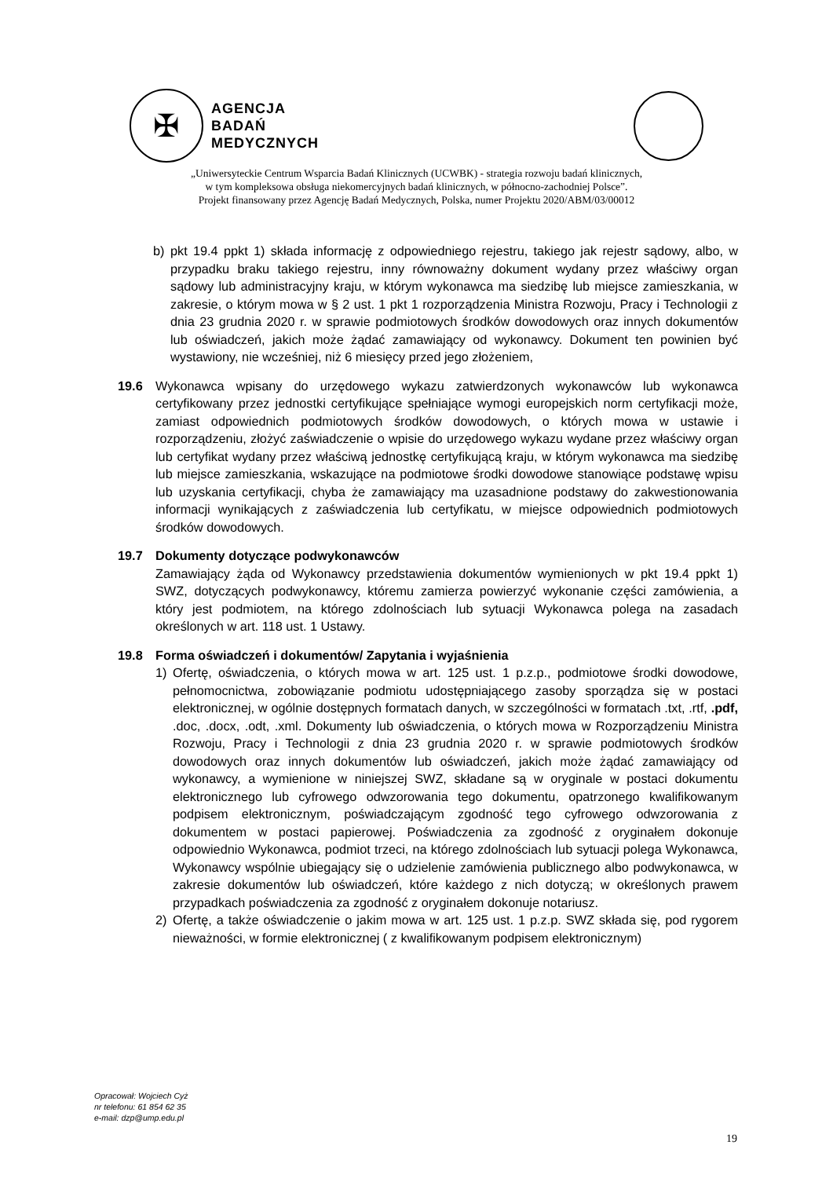✠
AGENCJA
BADAŃ
MEDYCZNYCH
„Uniwersyteckie Centrum Wsparcia Badań Klinicznych (UCWBK) - strategia rozwoju badań klinicznych,
w tym kompleksowa obsługa niekomercyjnych badań klinicznych, w północno-zachodniej Polsce”.
Projekt finansowany przez Agencję Badań Medycznych, Polska, numer Projektu 2020/ABM/03/00012
b) pkt 19.4 ppkt 1) składa informację z odpowiedniego rejestru, takiego jak rejestr sądowy, albo, w przypadku braku takiego rejestru, inny równoważny dokument wydany przez właściwy organ sądowy lub administracyjny kraju, w którym wykonawca ma siedzibę lub miejsce zamieszkania, w zakresie, o którym mowa w § 2 ust. 1 pkt 1 rozporządzenia Ministra Rozwoju, Pracy i Technologii z dnia 23 grudnia 2020 r. w sprawie podmiotowych środków dowodowych oraz innych dokumentów lub oświadczeń, jakich może żądać zamawiający od wykonawcy. Dokument ten powinien być wystawiony, nie wcześniej, niż 6 miesięcy przed jego złożeniem,
19.6 Wykonawca wpisany do urzędowego wykazu zatwierdzonych wykonawców lub wykonawca certyfikowany przez jednostki certyfikujące spełniające wymogi europejskich norm certyfikacji może, zamiast odpowiednich podmiotowych środków dowodowych, o których mowa w ustawie i rozporządzeniu, złożyć zaświadczenie o wpisie do urzędowego wykazu wydane przez właściwy organ lub certyfikat wydany przez właściwą jednostkę certyfikującą kraju, w którym wykonawca ma siedzibę lub miejsce zamieszkania, wskazujące na podmiotowe środki dowodowe stanowiące podstawę wpisu lub uzyskania certyfikacji, chyba że zamawiający ma uzasadnione podstawy do zakwestionowania informacji wynikających z zaświadczenia lub certyfikatu, w miejsce odpowiednich podmiotowych środków dowodowych.
19.7 Dokumenty dotyczące podwykonawców
Zamawiający żąda od Wykonawcy przedstawienia dokumentów wymienionych w pkt 19.4 ppkt 1) SWZ, dotyczących podwykonawcy, któremu zamierza powierzyć wykonanie części zamówienia, a który jest podmiotem, na którego zdolnościach lub sytuacji Wykonawca polega na zasadach określonych w art. 118 ust. 1 Ustawy.
19.8 Forma oświadczeń i dokumentów/ Zapytania i wyjaśnienia
1) Ofertę, oświadczenia, o których mowa w art. 125 ust. 1 p.z.p., podmiotowe środki dowodowe, pełnomocnictwa, zobowiązanie podmiotu udostępniającego zasoby sporządza się w postaci elektronicznej, w ogólnie dostępnych formatach danych, w szczególności w formatach .txt, .rtf, .pdf, .doc, .docx, .odt, .xml. Dokumenty lub oświadczenia, o których mowa w Rozporządzeniu Ministra Rozwoju, Pracy i Technologii z dnia 23 grudnia 2020 r. w sprawie podmiotowych środków dowodowych oraz innych dokumentów lub oświadczeń, jakich może żądać zamawiający od wykonawcy, a wymienione w niniejszej SWZ, składane są w oryginale w postaci dokumentu elektronicznego lub cyfrowego odwzorowania tego dokumentu, opatrzonego kwalifikowanym podpisem elektronicznym, poświadczającym zgodność tego cyfrowego odwzorowania z dokumentem w postaci papierowej. Poświadczenia za zgodność z oryginałem dokonuje odpowiednio Wykonawca, podmiot trzeci, na którego zdolnościach lub sytuacji polega Wykonawca, Wykonawcy wspólnie ubiegający się o udzielenie zamówienia publicznego albo podwykonawca, w zakresie dokumentów lub oświadczeń, które każdego z nich dotyczą; w określonych prawem przypadkach poświadczenia za zgodność z oryginałem dokonuje notariusz.
2) Ofertę, a także oświadczenie o jakim mowa w art. 125 ust. 1 p.z.p. SWZ składa się, pod rygorem nieważności, w formie elektronicznej ( z kwalifikowanym podpisem elektronicznym)
Opracował: Wojciech Cyż
nr telefonu: 61 854 62 35
e-mail: dzp@ump.edu.pl
19